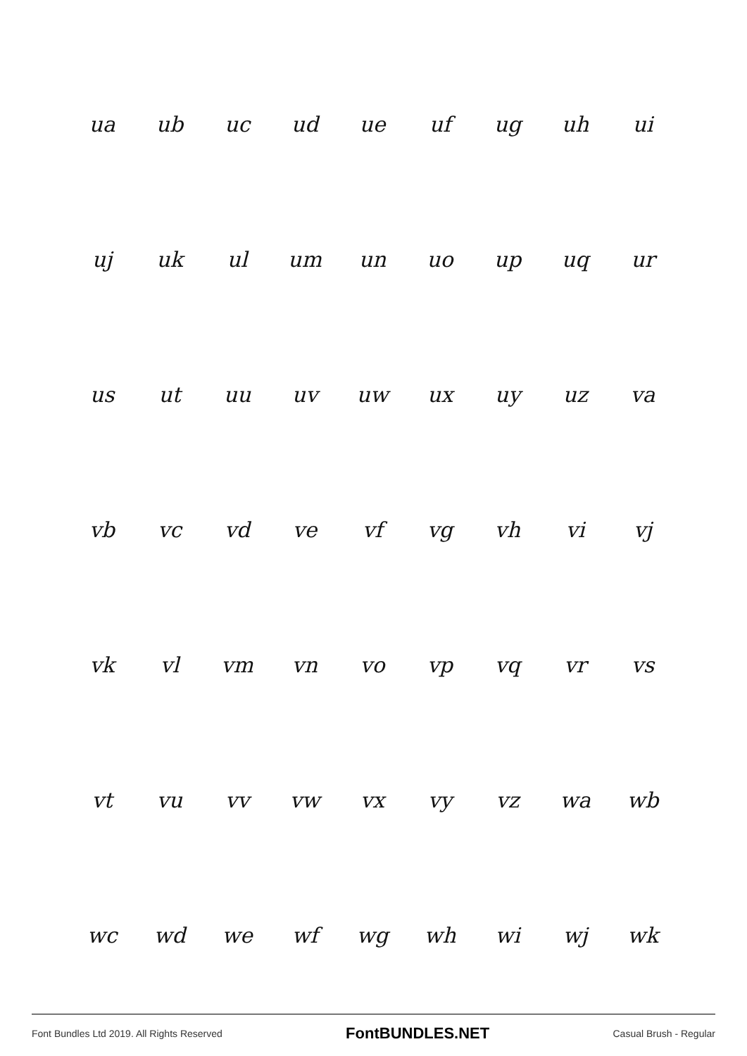| ua | ub | uc | ud | ue | uf | ug | uh | ui |
| uj | uk | ul | um | un | uo | up | uq | ur |
| us | ut | uu | uv | uw | ux | uy | uz | va |
| vb | vc | vd | ve | vf | vg | vh | vi | vj |
| vk | vl | vm | vn | vo | vp | vq | vr | vs |
| vt | vu | vv | vw | vx | vy | vz | wa | wb |
| wc | wd | we | wf | wg | wh | wi | wj | wk |
Font Bundles Ltd 2019. All Rights Reserved FontBUNDLES.NET Casual Brush - Regular